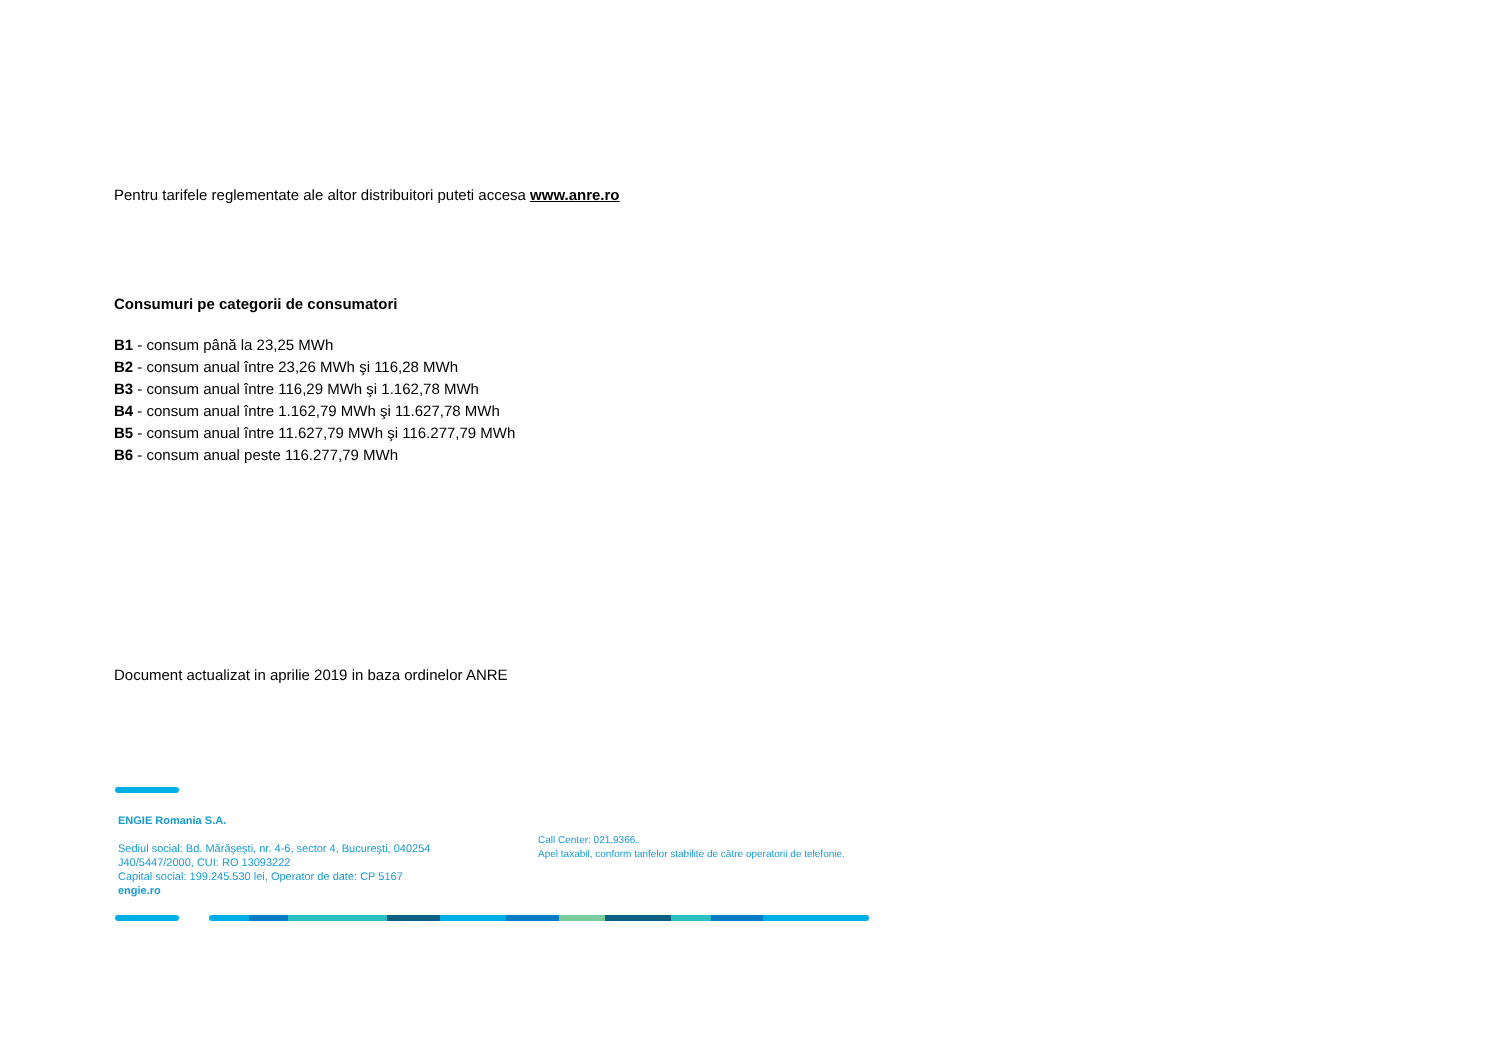Pentru tarifele reglementate ale altor distribuitori puteti accesa www.anre.ro
Consumuri pe categorii de consumatori
B1 - consum până la 23,25 MWh
B2 - consum anual între 23,26 MWh şi 116,28 MWh
B3 - consum anual între 116,29 MWh şi 1.162,78 MWh
B4 - consum anual între 1.162,79 MWh şi 11.627,78 MWh
B5 - consum anual între 11.627,79 MWh şi 116.277,79 MWh
B6 - consum anual peste 116.277,79 MWh
Document actualizat in aprilie 2019 in baza ordinelor ANRE
ENGIE Romania S.A.
Sediul social: Bd. Mărăşeşti, nr. 4-6, sector 4, Bucureşti, 040254
J40/5447/2000, CUI: RO 13093222
Capital social: 199.245.530 lei, Operator de date: CP 5167
engie.ro
Call Center: 021.9366.
Apel taxabil, conform tarifelor stabilite de către operatorii de telefonie.